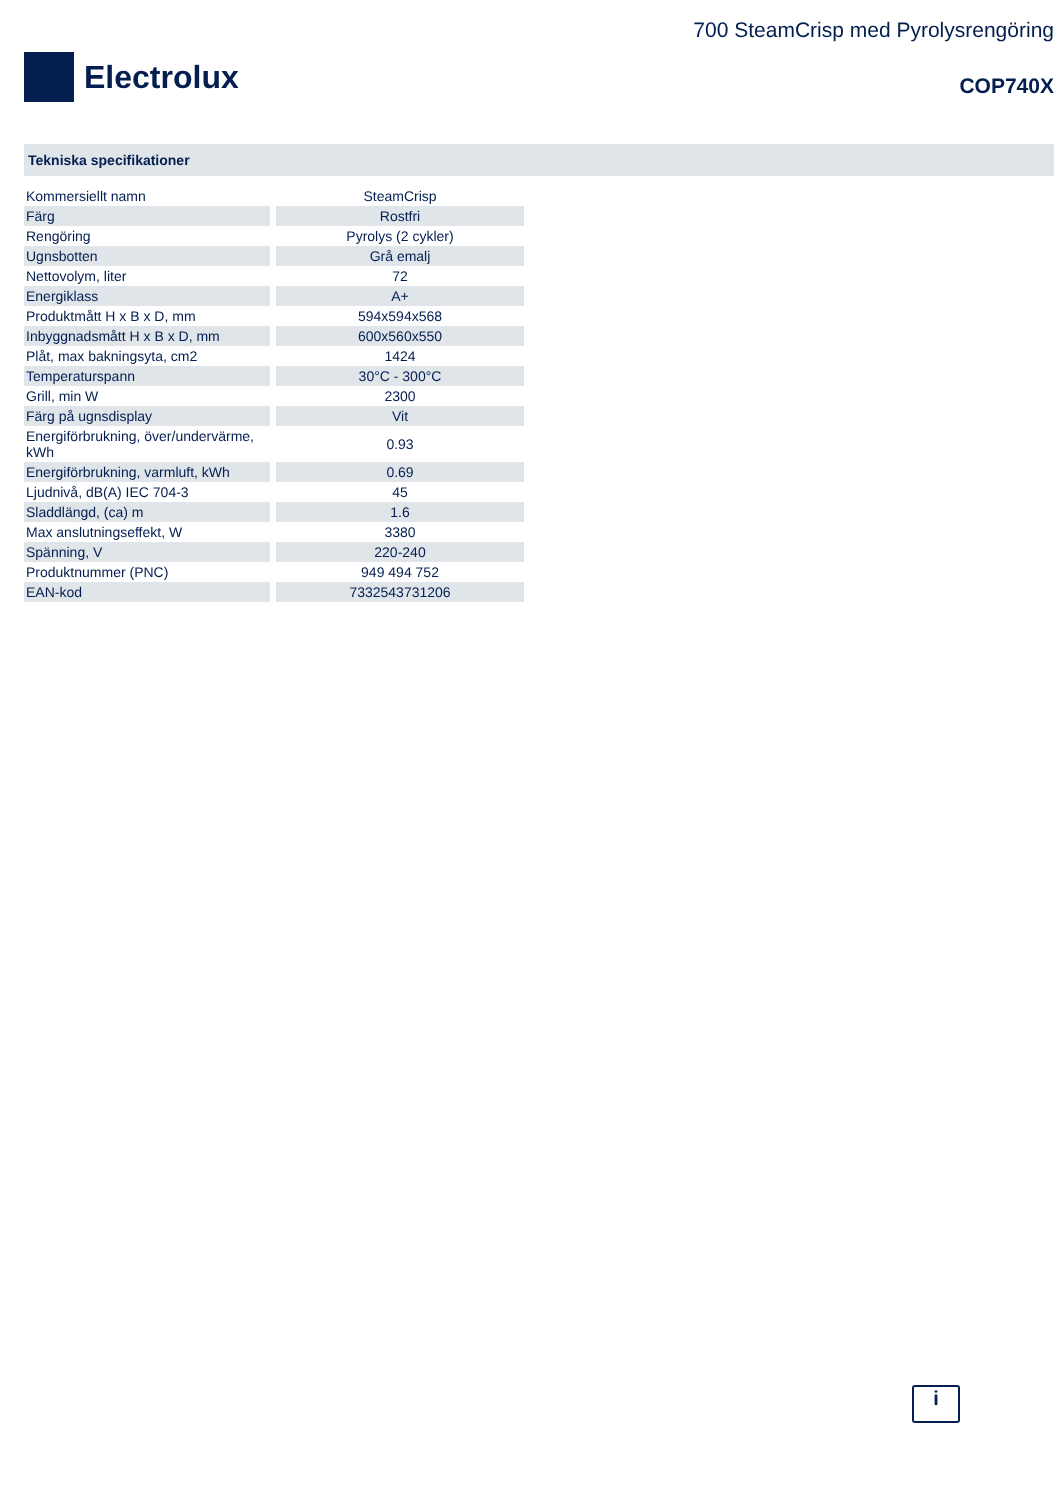Electrolux
700 SteamCrisp med Pyrolysrengöring
COP740X
Tekniska specifikationer
| Kommersiellt namn | SteamCrisp |
| Färg | Rostfri |
| Rengöring | Pyrolys (2 cykler) |
| Ugnsbotten | Grå emalj |
| Nettovolym, liter | 72 |
| Energiklass | A+ |
| Produktmått H x B x D, mm | 594x594x568 |
| Inbyggnadsmått H x B x D, mm | 600x560x550 |
| Plåt, max bakningsyta, cm2 | 1424 |
| Temperaturspann | 30°C - 300°C |
| Grill, min W | 2300 |
| Färg på ugnsdisplay | Vit |
| Energiförbrukning, över/undervärme, kWh | 0.93 |
| Energiförbrukning, varmluft, kWh | 0.69 |
| Ljudnivå, dB(A) IEC 704-3 | 45 |
| Sladdlängd, (ca) m | 1.6 |
| Max anslutningseffekt, W | 3380 |
| Spänning, V | 220-240 |
| Produktnummer (PNC) | 949 494 752 |
| EAN-kod | 7332543731206 |
i